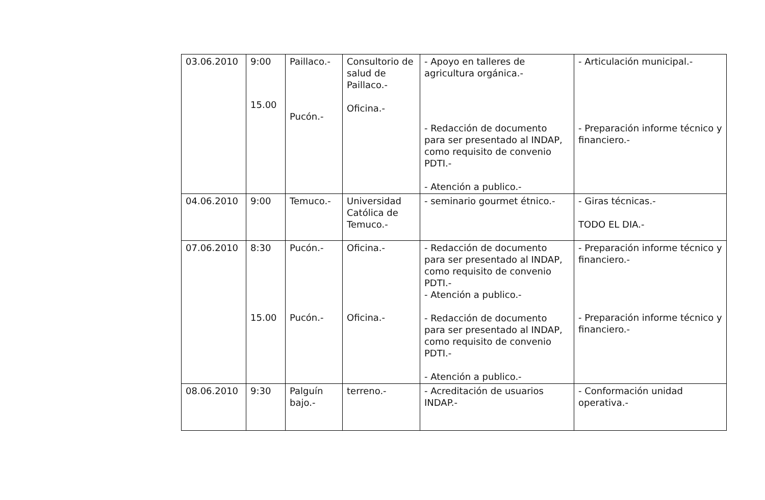| 03.06.2010 | 9:00 15.00 | Paillaco.- Pucón.- | Consultorio de salud de Paillaco.- Oficina.- | - Apoyo en talleres de agricultura orgánica.- - Redacción de documento para ser presentado al INDAP, como requisito de convenio PDTI.- - Atención a publico.- | - Articulación municipal.- - Preparación informe técnico y financiero.- |
| 04.06.2010 | 9:00 | Temuco.- | Universidad Católica de Temuco.- | - seminario gourmet étnico.- | - Giras técnicas.- TODO EL DIA.- |
| 07.06.2010 | 8:30 15.00 | Pucón.- Pucón.- | Oficina.- Oficina.- | - Redacción de documento para ser presentado al INDAP, como requisito de convenio PDTI.- - Atención a publico.- - Redacción de documento para ser presentado al INDAP, como requisito de convenio PDTI.- - Atención a publico.- | - Preparación informe técnico y financiero.- - Preparación informe técnico y financiero.- |
| 08.06.2010 | 9:30 | Palguín bajo.- | terreno.- | - Acreditación de usuarios INDAP.- | - Conformación unidad operativa.- |